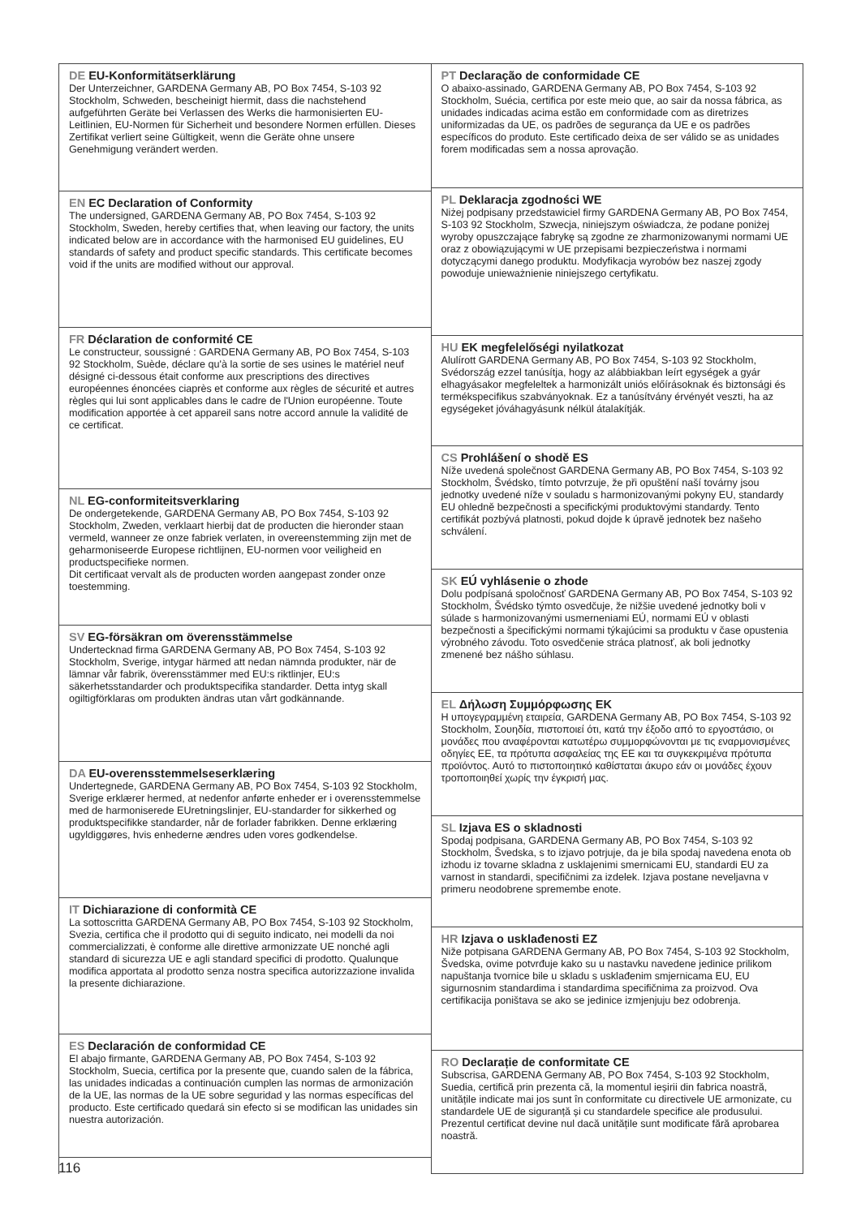DE EU-Konformitätserklärung
Der Unterzeichner, GARDENA Germany AB, PO Box 7454, S-103 92 Stockholm, Schweden, bescheinigt hiermit, dass die nachstehend aufgeführten Geräte bei Verlassen des Werks die harmonisierten EU-Leitlinien, EU-Normen für Sicherheit und besondere Normen erfüllen. Dieses Zertifikat verliert seine Gültigkeit, wenn die Geräte ohne unsere Genehmigung verändert werden.
EN EC Declaration of Conformity
The undersigned, GARDENA Germany AB, PO Box 7454, S-103 92 Stockholm, Sweden, hereby certifies that, when leaving our factory, the units indicated below are in accordance with the harmonised EU guidelines, EU standards of safety and product specific standards. This certificate becomes void if the units are modified without our approval.
FR Déclaration de conformité CE
Le constructeur, soussigné : GARDENA Germany AB, PO Box 7454, S-103 92 Stockholm, Suède, déclare qu'à la sortie de ses usines le matériel neuf désigné ci-dessous était conforme aux prescriptions des directives européennes énoncées ciaprès et conforme aux règles de sécurité et autres règles qui lui sont applicables dans le cadre de l'Union européenne. Toute modification apportée à cet appareil sans notre accord annule la validité de ce certificat.
NL EG-conformiteitsverklaring
De ondergetekende, GARDENA Germany AB, PO Box 7454, S-103 92 Stockholm, Zweden, verklaart hierbij dat de producten die hieronder staan vermeld, wanneer ze onze fabriek verlaten, in overeenstemming zijn met de geharmoniseerde Europese richtlijnen, EU-normen voor veiligheid en productspecifieke normen.
Dit certificaat vervalt als de producten worden aangepast zonder onze toestemming.
SV EG-försäkran om överensstämmelse
Undertecknad firma GARDENA Germany AB, PO Box 7454, S-103 92 Stockholm, Sverige, intygar härmed att nedan nämnda produkter, när de lämnar vår fabrik, överensstämmer med EU:s riktlinjer, EU:s säkerhetsstandarder och produktspecifika standarder. Detta intyg skall ogiltigförklaras om produkten ändras utan vårt godkännande.
DA EU-overensstemmelseserklæring
Undertegnede, GARDENA Germany AB, PO Box 7454, S-103 92 Stockholm, Sverige erklærer hermed, at nedenfor anførte enheder er i overensstemmelse med de harmoniserede EUret­ningslinjer, EU-standarder for sikkerhed og produktspecifikke stan­darder, når de forlader fabrikken. Denne erklæring ugyldiggøres, hvis enhederne ændres uden vores godkendelse.
IT Dichiarazione di conformità CE
La sottoscritta GARDENA Germany AB, PO Box 7454, S-103 92 Stockholm, Svezia, certifica che il prodotto qui di seguito indicato, nei modelli da noi commercializzati, è conforme alle direttive armonizzate UE nonché agli standard di sicurezza UE e agli standard specifici di prodotto. Qualunque modifica apportata al prodotto senza nostra specifica autorizzazione invalida la presente dichiarazione.
ES Declaración de conformidad CE
El abajo firmante, GARDENA Germany AB, PO Box 7454, S-103 92 Stockholm, Suecia, certifica por la presente que, cuando salen de la fábrica, las unidades indicadas a continuación cumplen las normas de armonización de la UE, las normas de la UE sobre seguridad y las normas específicas del producto. Este certificado que­dará sin efecto si se modifican las unidades sin nuestra autorización.
PT Declaração de conformidade CE
O abaixo-assinado, GARDENA Germany AB, PO Box 7454, S-103 92 Stockholm, Suécia, certifica por este meio que, ao sair da nossa fábrica, as unidades indicadas acima estão em conformidade com as diretrizes uniformizadas da UE, os padrões de segurança da UE e os padrões específicos do produto. Este certificado deixa de ser válido se as unidades forem modificadas sem a nossa aprovação.
PL Deklaracja zgodności WE
Niżej podpisany przedstawiciel firmy GARDENA Germany AB, PO Box 7454, S-103 92 Stockholm, Szwecja, niniejszym oświadcza, że podane poniżej wyroby opuszczające fabrykę są zgodne ze zhar­monizowanymi normami UE oraz z obowiązującymi w UE przepisami bezpieczeństwa i normami dotyczącymi danego produktu. Modyfika­cja wyrobów bez naszej zgody powoduje unieważnienie niniejszego certyfikatu.
HU EK megfelelőségi nyilatkozat
Alulírott GARDENA Germany AB, PO Box 7454, S-103 92 Stockholm, Svédország ezzel tanúsítja, hogy az alábbiakban leírt egységek a gyár elhagyásakor megfeleltek a harmonizált uniós előírásoknak és bizton­sági és termékspecifikus szabványoknak. Ez a tanúsítvány érvényét veszti, ha az egységeket jóváhagyásunk nélkül átalakítják.
CS Prohlášení o shodě ES
Níže uvedená společnost GARDENA Germany AB, PO Box 7454, S-103 92 Stockholm, Švédsko, tímto potvrzuje, že při opuštění naší továrny jsou jednotky uvedené níže v souladu s harmonizovanými pokyny EU, standardy EU ohledně bezpečnosti a specifickými produktovými standardy. Tento certifikát pozbývá platnosti, pokud dojde k úpravě jednotek bez našeho schválení.
SK EÚ vyhlásenie o zhode
Dolu podpísaná spoločnosť GARDENA Germany AB, PO Box 7454, S-103 92 Stockholm, Švédsko týmto osvedčuje, že nižšie uvedené jednotky boli v súlade s harmonizovanými usmerneniami EÚ, nor­mami EÚ v oblasti bezpečnosti a špecifickými normami týkajúcimi sa produktu v čase opustenia výrobného závodu. Toto osvedčenie stráca platnosť, ak boli jednotky zmenené bez nášho súhlasu.
EL Δήλωση Συμμόρφωσης ΕΚ
Η υπογεγραμμένη εταιρεία, GARDENA Germany AB, PO Box 7454, S-103 92 Stockholm, Σουηδία, πιστοποιεί ότι, κατά την έξοδο από το εργοστάσιο, οι μονάδες που αναφέρονται κατωτέρω συμμορφώνονται με τις εναρμονισμένες οδηγίες ΕΕ, τα πρότυπα ασφαλείας της ΕΕ και τα συγκεκριμένα πρότυπα προϊόντος. Αυτό το πιστοποιητικό καθίστα­ται άκυρο εάν οι μονάδες έχουν τροποποιηθεί χωρίς την έγκρισή μας.
SL Izjava ES o skladnosti
Spodaj podpisana, GARDENA Germany AB, PO Box 7454, S-103 92 Stockholm, Švedska, s to izjavo potrjuje, da je bila spodaj navedena enota ob izhodu iz tovarne skladna z usklajenimi smerni­cami EU, standardi EU za varnost in standardi, specifičnimi za izde­lek. Izjava postane neveljavna v primeru neodobrene spremembe enote.
HR Izjava o usklađenosti EZ
Niže potpisana GARDENA Germany AB, PO Box 7454, S-103 92 Stockholm, Švedska, ovime potvrđuje kako su u nastav­ku navedene jedinice prilikom napuštanja tvornice bile u skladu s usklađenim smjernicama EU, EU sigurnosnim standardima i stan­dardima specifičnima za proizvod. Ova certifikacija poništava se ako se jedinice izmjenjuju bez odobrenja.
RO Declarație de conformitate CE
Subscrisa, GARDENA Germany AB, PO Box 7454, S-103 92 Stockholm, Suedia, certifică prin prezenta că, la momentul ieșirii din fabrica noastră, unitățile indicate mai jos sunt în conformi­tate cu directivele UE armonizate, cu standardele UE de siguranță și cu standardele specifice ale produsului. Prezentul certificat devine nul dacă unitățile sunt modificate fără aprobarea noastră.
116